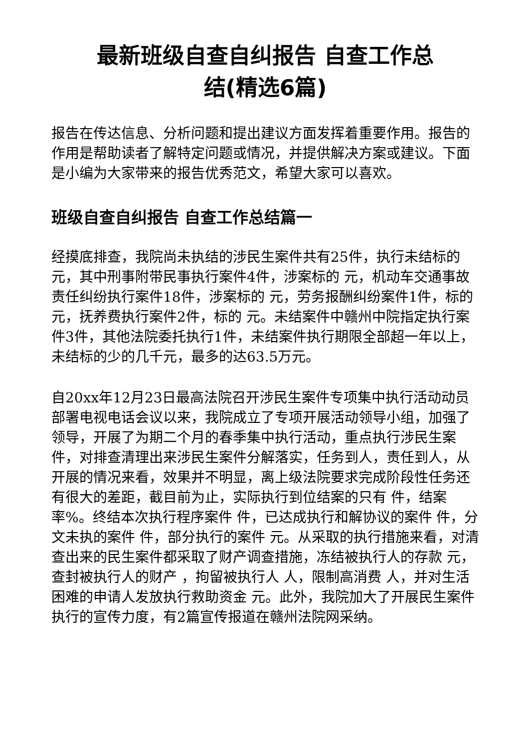最新班级自查自纠报告 自查工作总
结(精选6篇)
报告在传达信息、分析问题和提出建议方面发挥着重要作用。报告的作用是帮助读者了解特定问题或情况，并提供解决方案或建议。下面是小编为大家带来的报告优秀范文，希望大家可以喜欢。
班级自查自纠报告 自查工作总结篇一
经摸底排查，我院尚未执结的涉民生案件共有25件，执行未结标的 元，其中刑事附带民事执行案件4件，涉案标的 元，机动车交通事故责任纠纷执行案件18件，涉案标的 元，劳务报酬纠纷案件1件，标的 元，抚养费执行案件2件，标的 元。未结案件中赣州中院指定执行案件3件，其他法院委托执行1件，未结案件执行期限全部超一年以上，未结标的少的几千元，最多的达63.5万元。
自20xx年12月23日最高法院召开涉民生案件专项集中执行活动动员部署电视电话会议以来，我院成立了专项开展活动领导小组，加强了领导，开展了为期二个月的春季集中执行活动，重点执行涉民生案件，对排查清理出来涉民生案件分解落实，任务到人，责任到人，从开展的情况来看，效果并不明显，离上级法院要求完成阶段性任务还有很大的差距，截目前为止，实际执行到位结案的只有 件，结案率%。终结本次执行程序案件 件，已达成执行和解协议的案件 件，分文未执的案件 件，部分执行的案件 元。从采取的执行措施来看，对清查出来的民生案件都采取了财产调查措施，冻结被执行人的存款 元，查封被执行人的财产 ，拘留被执行人 人，限制高消费 人，并对生活困难的申请人发放执行救助资金 元。此外，我院加大了开展民生案件执行的宣传力度，有2篇宣传报道在赣州法院网采纳。